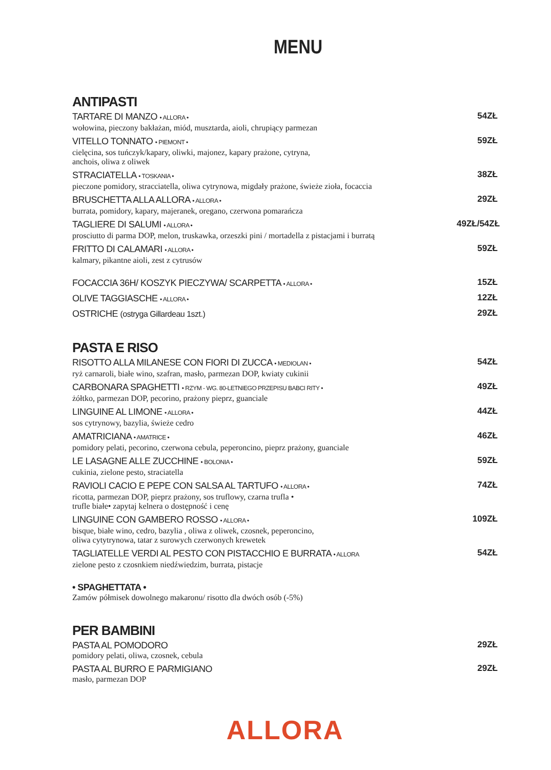MENU
ANTIPASTI
TARTARE DI MANZO • ALLORA •
wołowina, pieczony bakłażan, miód, musztarda, aioli, chrupiący parmezan
54ZŁ
VITELLO TONNATO • PIEMONT •
cielęcina, sos tuńczyk/kapary, oliwki, majonez, kapary prażone, cytryna,
anchois, oliwa z oliwek
59ZŁ
STRACIATELLA • TOSKANIA •
pieczone pomidory, stracciatella, oliwa cytrynowa, migdały prażone, świeże zioła, focaccia
38ZŁ
BRUSCHETTA ALLA ALLORA • ALLORA •
burrata, pomidory, kapary, majeranek, oregano, czerwona pomarańcza
29ZŁ
TAGLIERE DI SALUMI • ALLORA •
prosciutto di parma DOP, melon, truskawka, orzeszki pini / mortadella z pistacjami i burratą
49ZŁ/54ZŁ
FRITTO DI CALAMARI • ALLORA •
kalmary, pikantne aioli, zest z cytrusów
59ZŁ
FOCACCIA 36H/ KOSZYK PIECZYWA/ SCARPETTA • ALLORA •
15ZŁ
OLIVE TAGGIASCHE • ALLORA •
12ZŁ
OSTRICHE (ostryga Gillardeau 1szt.)
29ZŁ
PASTA E RISO
RISOTTO ALLA MILANESE CON FIORI DI ZUCCA • MEDIOLAN •
ryż carnaroli, białe wino, szafran, masło, parmezan DOP, kwiaty cukinii
54ZŁ
CARBONARA SPAGHETTI • RZYM - WG. 80-LETNIEGO PRZEPISU BABCI RITY •
żółtko, parmezan DOP, pecorino, prażony pieprz, guanciale
49ZŁ
LINGUINE AL LIMONE • ALLORA •
sos cytrynowy, bazylia, świeże cedro
44ZŁ
AMATRICIANA • AMATRICE •
pomidory pelati, pecorino, czerwona cebula, peperoncino, pieprz prażony, guanciale
46ZŁ
LE LASAGNE ALLE ZUCCHINE • BOLONIA •
cukinia, zielone pesto, straciatella
59ZŁ
RAVIOLI CACIO E PEPE CON SALSA AL TARTUFO • ALLORA •
ricotta, parmezan DOP, pieprz prażony, sos truflowy, czarna trufla •
trufle białe• zapytaj kelnera o dostępność i cenę
74ZŁ
LINGUINE CON GAMBERO ROSSO • ALLORA •
bisque, białe wino, cedro, bazylia , oliwa z oliwek, czosnek, peperoncino,
oliwa cytytrynowa, tatar z surowych czerwonych krewetek
109ZŁ
TAGLIATELLE VERDI AL PESTO CON PISTACCHIO E BURRATA • ALLORA
zielone pesto z czosnkiem niedźwiedzim, burrata, pistacje
54ZŁ
• SPAGHETTATA •
Zamów półmisek dowolnego makaronu/ risotto dla dwóch osób (-5%)
PER BAMBINI
PASTA AL POMODORO
pomidory pelati, oliwa, czosnek, cebula
29ZŁ
PASTA AL BURRO E PARMIGIANO
masło, parmezan DOP
29ZŁ
ALLORA